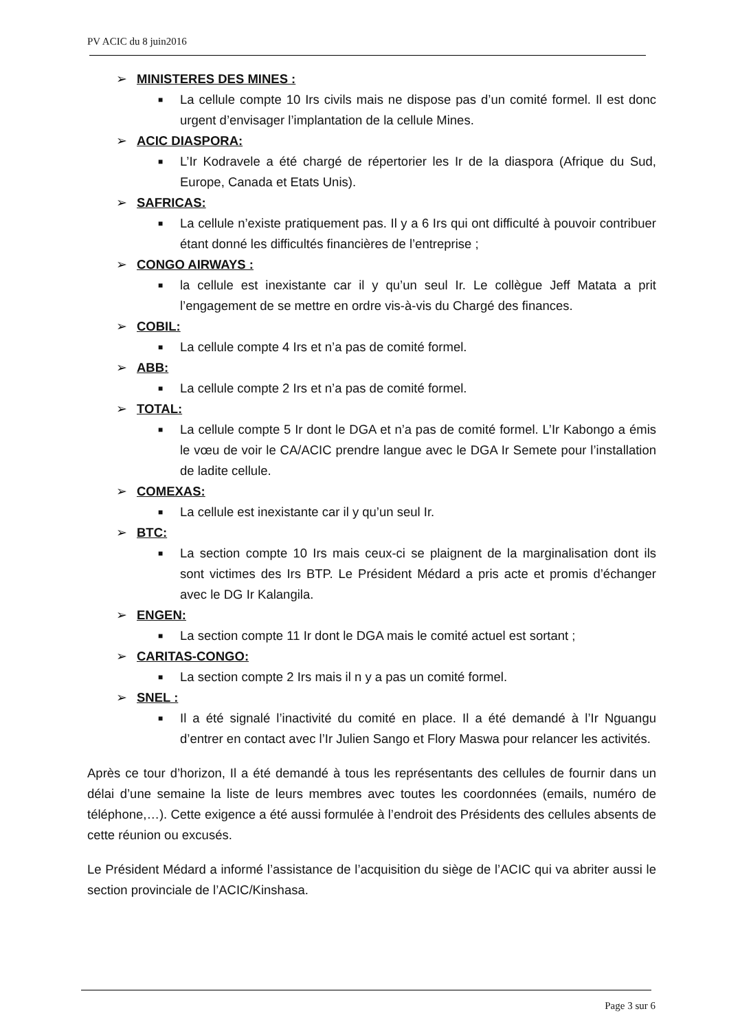PV ACIC du 8 juin2016
➢ MINISTERES DES MINES :
■ La cellule compte 10 Irs civils mais ne dispose pas d’un comité formel. Il est donc urgent d’envisager l’implantation de la cellule Mines.
➢ ACIC DIASPORA:
■ L’Ir Kodravele a été chargé de répertorier les Ir de la diaspora (Afrique du Sud, Europe, Canada et Etats Unis).
➢ SAFRICAS:
■ La cellule n’existe pratiquement pas. Il y a 6 Irs qui ont difficulté à pouvoir contribuer étant donné les difficultés financières de l’entreprise ;
➢ CONGO AIRWAYS :
■ la cellule est inexistante car il y qu’un seul Ir. Le collègue Jeff Matata a prit l’engagement de se mettre en ordre vis-à-vis du Chargé des finances.
➢ COBIL:
■ La cellule compte 4 Irs et n’a pas de comité formel.
➢ ABB:
■ La cellule compte 2 Irs et n’a pas de comité formel.
➢ TOTAL:
■ La cellule compte 5 Ir dont le DGA et n’a pas de comité formel. L’Ir Kabongo a émis le vœu de voir le CA/ACIC prendre langue avec le DGA Ir Semete pour l’installation de ladite cellule.
➢ COMEXAS:
■ La cellule est inexistante car il y qu’un seul Ir.
➢ BTC:
■ La section compte 10 Irs mais ceux-ci se plaignent de la marginalisation dont ils sont victimes des Irs BTP. Le Président Médard a pris acte et promis d’échanger avec le DG Ir Kalangila.
➢ ENGEN:
■ La section compte 11 Ir dont le DGA mais le comité actuel est sortant ;
➢ CARITAS-CONGO:
■ La section compte 2 Irs mais il n y a pas un comité formel.
➢ SNEL :
■ Il a été signalé l’inactivité du comité en place. Il a été demandé à l’Ir Nguangu d’entrer en contact avec l’Ir Julien Sango et Flory Maswa pour relancer les activités.
Après ce tour d’horizon, Il a été demandé à tous les représentants des cellules de fournir dans un délai d’une semaine la liste de leurs membres avec toutes les coordonnées (emails, numéro de téléphone,…). Cette exigence a été aussi formulée à l’endroit des Présidents des cellules absents de cette réunion ou excusés.
Le Président Médard a informé l’assistance de l’acquisition du siège de l’ACIC qui va abriter aussi le section provinciale de l’ACIC/Kinshasa.
Page 3 sur 6